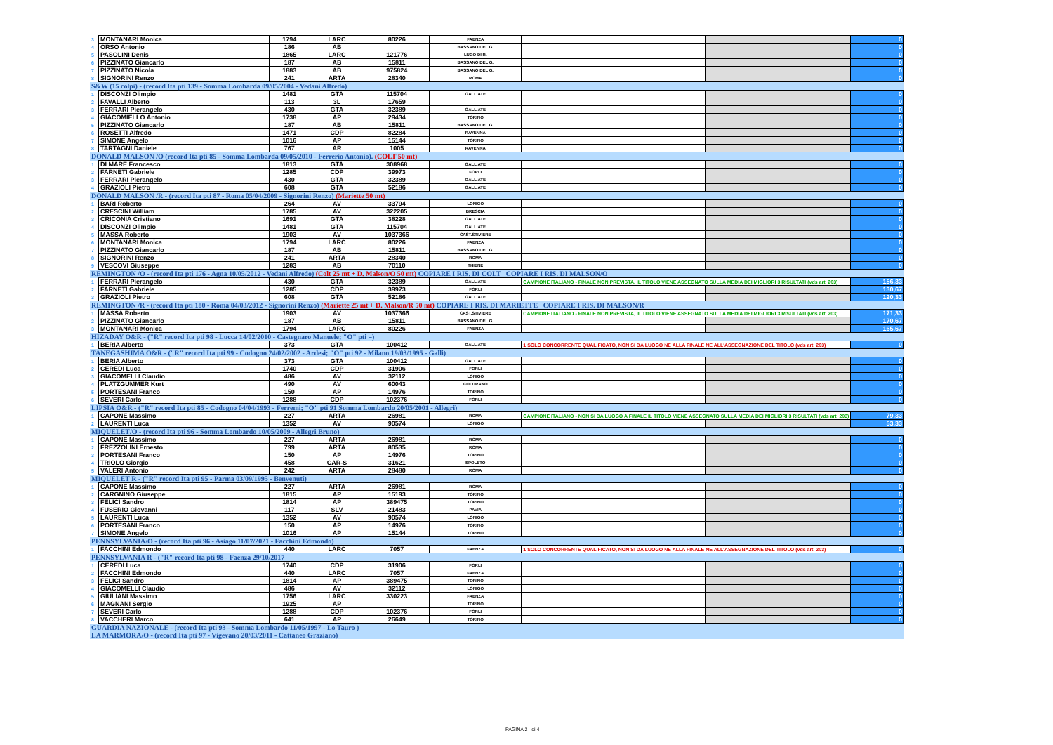| 3 | MONTANARI Monica | 1794 | LARC | 80226 | FAENZA | | | 0 |
| 4 | ORSO Antonio | 186 | AB | | BASSANO DEL G. | | | 0 |
| 5 | PASOLINI Denis | 1865 | LARC | 121776 | LUGO DI R. | | | 0 |
| 6 | PIZZINATO Giancarlo | 187 | AB | 15811 | BASSANO DEL G. | | | 0 |
| 7 | PIZZINATO Nicola | 1883 | AB | 975824 | BASSANO DEL G. | | | 0 |
| 8 | SIGNORINI Renzo | 241 | ARTA | 28340 | ROMA | | | 0 |
| S&W (15 colpi) - (record Ita pti 139 - Somma Lombarda 09/05/2004 - Vedani Alfredo) | | | | | | | | |
| 1 | DISCONZI Olimpio | 1481 | GTA | 115704 | GALLIATE | | | 0 |
| 2 | FAVALLI Alberto | 113 | 3L | 17659 | | | | 0 |
| 3 | FERRARI Pierangelo | 430 | GTA | 32389 | GALLIATE | | | 0 |
| 4 | GIACOMIELLO Antonio | 1738 | AP | 29434 | TORINO | | | 0 |
| 5 | PIZZINATO Giancarlo | 187 | AB | 15811 | BASSANO DEL G. | | | 0 |
| 6 | ROSETTI Alfredo | 1471 | CDP | 82284 | RAVENNA | | | 0 |
| 7 | SIMONE Angelo | 1016 | AP | 15144 | TORINO | | | 0 |
| 8 | TARTAGNI Daniele | 767 | AR | 1005 | RAVENNA | | | 0 |
| DONALD MALSON /O (record Ita pti 85 - Somma Lombarda 09/05/2010 - Ferrerio Antonio). (COLT 50 mt) | | | | | | | | |
| 1 | DI MARE Francesco | 1813 | GTA | 308968 | GALLIATE | | | 0 |
| 2 | FARNETI Gabriele | 1285 | CDP | 39973 | FORLI | | | 0 |
| 3 | FERRARI Pierangelo | 430 | GTA | 32389 | GALLIATE | | | 0 |
| 4 | GRAZIOLI Pietro | 608 | GTA | 52186 | GALLIATE | | | 0 |
| DONALD MALSON /R - (record Ita pti 87 - Roma 05/04/2009 - Signorini Renzo) (Mariette 50 mt) | | | | | | | | |
| 1 | BARI Roberto | 264 | AV | 33794 | LONIGO | | | 0 |
| 2 | CRESCINI William | 1785 | AV | 322205 | BRESCIA | | | 0 |
| 3 | CRICONIA Cristiano | 1691 | GTA | 38228 | GALLIATE | | | 0 |
| 4 | DISCONZI Olimpio | 1481 | GTA | 115704 | GALLIATE | | | 0 |
| 5 | MASSA Roberto | 1903 | AV | 1037366 | CAST.STIVIERE | | | 0 |
| 6 | MONTANARI Monica | 1794 | LARC | 80226 | FAENZA | | | 0 |
| 7 | PIZZINATO Giancarlo | 187 | AB | 15811 | BASSANO DEL G. | | | 0 |
| 8 | SIGNORINI Renzo | 241 | ARTA | 28340 | ROMA | | | 0 |
| 9 | VESCOVI Giuseppe | 1283 | AB | 70110 | THIENE | | | 0 |
| REMINGTON /O - (record Ita pti 176 - Agna 10/05/2012 - Vedani Alfredo) (Colt 25 mt + D. Malson/O 50 mt) COPIARE I RIS. DI COLT COPIARE I RIS. DI MALSON/O | | | | | | | | |
| 1 | FERRARI Pierangelo | 430 | GTA | 32389 | GALLIATE | CAMPIONE ITALIANO - FINALE NON PREVISTA, IL TITOLO VIENE ASSEGNATO SULLA MEDIA DEI MIGLIORI 3 RISULTATI (vds art. 203) | | 156,33 |
| 2 | FARNETI Gabriele | 1285 | CDP | 39973 | FORLI | | | 130,67 |
| 3 | GRAZIOLI Pietro | 608 | GTA | 52186 | GALLIATE | | | 120,33 |
| REMINGTON /R - (record Ita pti 180 - Roma 04/03/2012 - Signorini Renzo) (Mariette 25 mt + D. Malson/R 50 mt) COPIARE I RIS. DI MARIETTE COPIARE I RIS. DI MALSON/R | | | | | | | | |
| 1 | MASSA Roberto | 1903 | AV | 1037366 | CAST.STIVIERE | CAMPIONE ITALIANO - FINALE NON PREVISTA, IL TITOLO VIENE ASSEGNATO SULLA MEDIA DEI MIGLIORI 3 RISULTATI (vds art. 203) | | 171,33 |
| 2 | PIZZINATO Giancarlo | 187 | AB | 15811 | BASSANO DEL G. | | | 170,67 |
| 3 | MONTANARI Monica | 1794 | LARC | 80226 | FAENZA | | | 165,67 |
| HIZADAY O&R - ("R" record Ita pti 98 - Lucca 14/02/2010 - Castegnaro Manuele; "O" pti =) | | | | | | | | |
| 1 | BERIA Alberto | 373 | GTA | 100412 | GALLIATE | 1 SOLO CONCORRENTE QUALIFICATO, NON SI DA LUOGO NE ALLA FINALE NE ALL'ASSEGNAZIONE DEL TITOLO (vds art. 203) | | 0 |
| TANEGASHIMA O&R - ("R" record Ita pti 99 - Codogno 24/02/2002 - Ardesi; "O" pti 92 - Milano 19/03/1995 - Galli) | | | | | | | | |
| 1 | BERIA Alberto | 373 | GTA | 100412 | GALLIATE | | | 0 |
| 2 | CEREDI Luca | 1740 | CDP | 31906 | FORLI | | | 0 |
| 3 | GIACOMELLI Claudio | 486 | AV | 32112 | LONIGO | | | 0 |
| 4 | PLATZGUMMER Kurt | 490 | AV | 60043 | COLDRANO | | | 0 |
| 5 | PORTESANI Franco | 150 | AP | 14976 | TORINO | | | 0 |
| 6 | SEVERI Carlo | 1288 | CDP | 102376 | FORLI | | | 0 |
| LIPSIA O&R - ("R" record Ita pti 85 - Codogno 04/04/1993 - Ferremi; "O" pti 91 Somma Lombardo 20/05/2001 - Allegri) | | | | | | | | |
| 1 | CAPONE Massimo | 227 | ARTA | 26981 | ROMA | CAMPIONE ITALIANO - NON SI DA LUOGO A FINALE IL TITOLO VIENE ASSEGNATO SULLA MEDIA DEI MIGLIORI 3 RISULTATI (vds art. 203) | | 79,33 |
| 2 | LAURENTI Luca | 1352 | AV | 90574 | LONIGO | | | 53,33 |
| MIQUELET/O - (record Ita pti 96 - Somma Lombardo 10/05/2009 - Allegri Bruno) | | | | | | | | |
| 1 | CAPONE Massimo | 227 | ARTA | 26981 | ROMA | | | 0 |
| 2 | FREZZOLINI Ernesto | 799 | ARTA | 80535 | ROMA | | | 0 |
| 3 | PORTESANI Franco | 150 | AP | 14976 | TORINO | | | 0 |
| 4 | TRIOLO Giorgio | 458 | CAR-S | 31621 | SPOLETO | | | 0 |
| 5 | VALERI Antonio | 242 | ARTA | 28480 | ROMA | | | 0 |
| MIQUELET R - ("R" record Ita pti 95 - Parma 03/09/1995 - Benvenuti) | | | | | | | | |
| 1 | CAPONE Massimo | 227 | ARTA | 26981 | ROMA | | | 0 |
| 2 | CARGNINO Giuseppe | 1815 | AP | 15193 | TORINO | | | 0 |
| 3 | FELICI Sandro | 1814 | AP | 389475 | TORINO | | | 0 |
| 4 | FUSERIO Giovanni | 117 | SLV | 21483 | PAVIA | | | 0 |
| 5 | LAURENTI Luca | 1352 | AV | 90574 | LONIGO | | | 0 |
| 6 | PORTESANI Franco | 150 | AP | 14976 | TORINO | | | 0 |
| 7 | SIMONE Angelo | 1016 | AP | 15144 | TORINO | | | 0 |
| PENNSYLVANIA/O - (record Ita pti 96 - Asiago 11/07/2021 - Facchini Edmondo) | | | | | | | | |
| 1 | FACCHINI Edmondo | 440 | LARC | 7057 | FAENZA | 1 SOLO CONCORRENTE QUALIFICATO, NON SI DA LUOGO NE ALLA FINALE NE ALL'ASSEGNAZIONE DEL TITOLO (vds art. 203) | | 0 |
| PENNSYLVANIA R - ("R" record Ita pti 98 - Faenza 29/10/2017 | | | | | | | | |
| 1 | CEREDI Luca | 1740 | CDP | 31906 | FORLI | | | 0 |
| 2 | FACCHINI Edmondo | 440 | LARC | 7057 | FAENZA | | | 0 |
| 3 | FELICI Sandro | 1814 | AP | 389475 | TORINO | | | 0 |
| 4 | GIACOMELLI Claudio | 486 | AV | 32112 | LONIGO | | | 0 |
| 5 | GIULIANI Massimo | 1756 | LARC | 330223 | FAENZA | | | 0 |
| 6 | MAGNANI Sergio | 1925 | AP | | TORINO | | | 0 |
| 7 | SEVERI Carlo | 1288 | CDP | 102376 | FORLI | | | 0 |
| 8 | VACCHERI Marco | 641 | AP | 26649 | TORINO | | | 0 |
| GUARDIA NAZIONALE - (record Ita pti 93 - Somma Lombardo 11/05/1997 - Lo Tauro ) | | | | | | | | |
| LA MARMORA/O - (record Ita pti 97 - Vigevano 20/03/2011 - Cattaneo Graziano) | | | | | | | | |
PAGINA 2 di 4